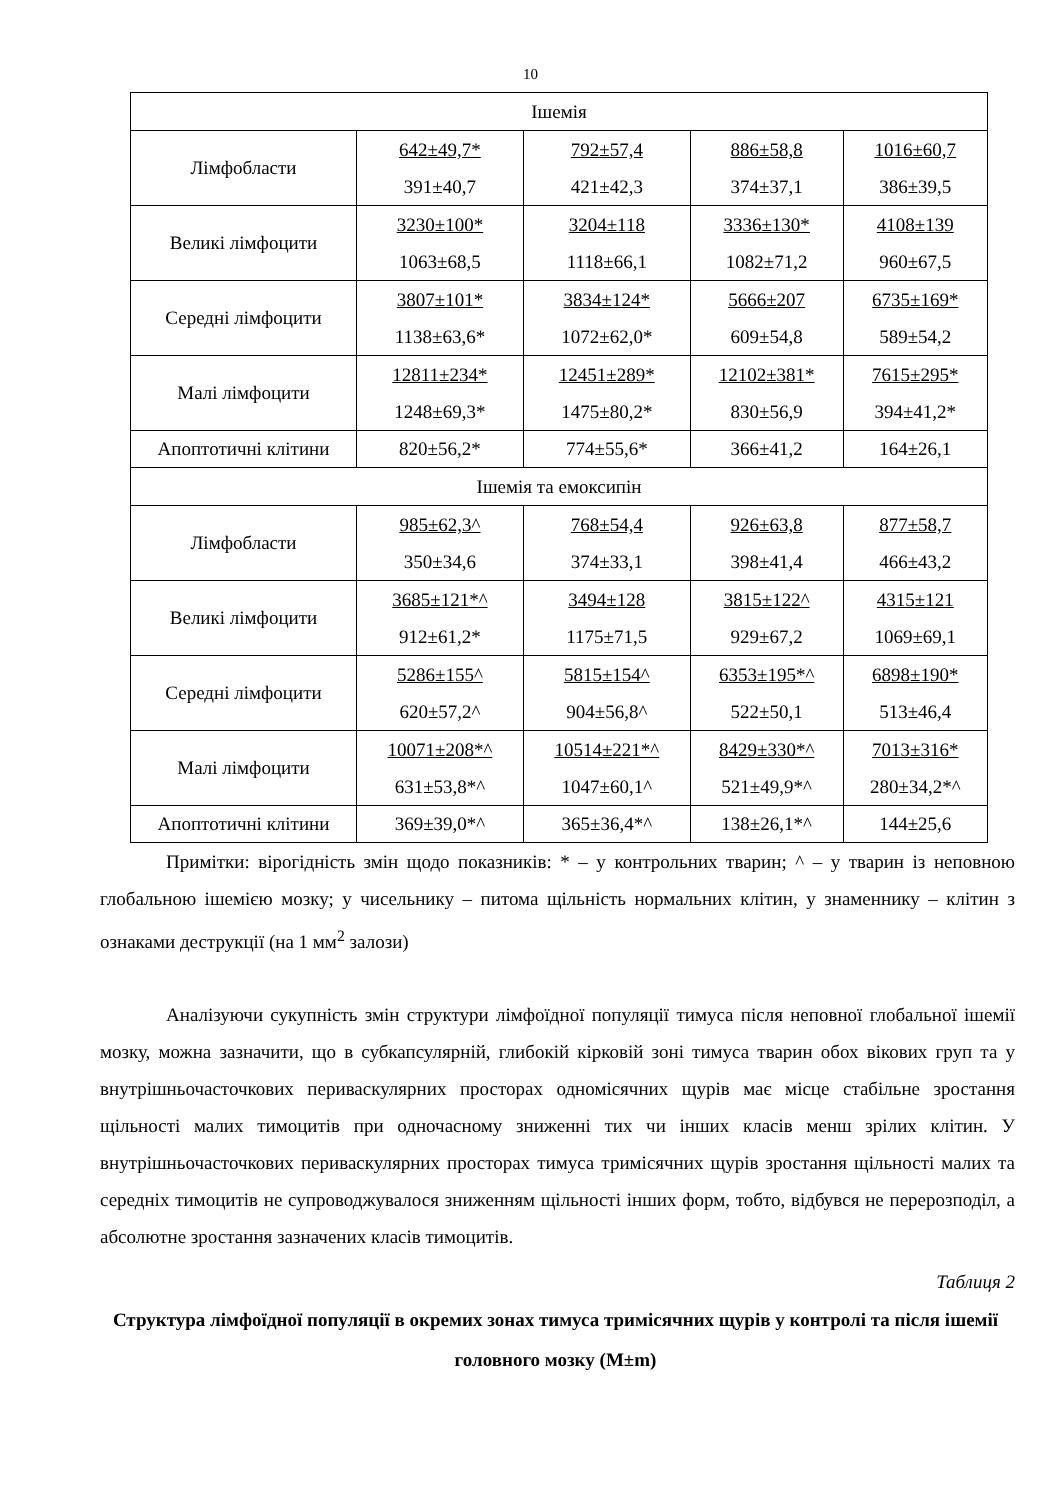10
| Ішемія | | | | |
| Лімфобласти | 642±49,7* 391±40,7 | 792±57,4 421±42,3 | 886±58,8 374±37,1 | 1016±60,7 386±39,5 |
| Великі лімфоцити | 3230±100* 1063±68,5 | 3204±118 1118±66,1 | 3336±130* 1082±71,2 | 4108±139 960±67,5 |
| Середні лімфоцити | 3807±101* 1138±63,6* | 3834±124* 1072±62,0* | 5666±207 609±54,8 | 6735±169* 589±54,2 |
| Малі лімфоцити | 12811±234* 1248±69,3* | 12451±289* 1475±80,2* | 12102±381* 830±56,9 | 7615±295* 394±41,2* |
| Апоптотичні клітини | 820±56,2* | 774±55,6* | 366±41,2 | 164±26,1 |
| Ішемія та емоксипін | | | | |
| Лімфобласти | 985±62,3^ 350±34,6 | 768±54,4 374±33,1 | 926±63,8 398±41,4 | 877±58,7 466±43,2 |
| Великі лімфоцити | 3685±121*^ 912±61,2* | 3494±128 1175±71,5 | 3815±122^ 929±67,2 | 4315±121 1069±69,1 |
| Середні лімфоцити | 5286±155^ 620±57,2^ | 5815±154^ 904±56,8^ | 6353±195*^ 522±50,1 | 6898±190* 513±46,4 |
| Малі лімфоцити | 10071±208*^ 631±53,8*^ | 10514±221*^ 1047±60,1^ | 8429±330*^ 521±49,9*^ | 7013±316* 280±34,2*^ |
| Апоптотичні клітини | 369±39,0*^ | 365±36,4*^ | 138±26,1*^ | 144±25,6 |
Примітки: вірогідність змін щодо показників: * – у контрольних тварин; ^ – у тварин із неповною глобальною ішемією мозку; у чисельнику – питома щільність нормальних клітин, у знаменнику – клітин з ознаками деструкції (на 1 мм<sup>2</sup> залози)
Аналізуючи сукупність змін структури лімфоїдної популяції тимуса після неповної глобальної ішемії мозку, можна зазначити, що в субкапсулярній, глибокій кірковій зоні тимуса тварин обох вікових груп та у внутрішньочасточкових периваскулярних просторах одномісячних щурів має місце стабільне зростання щільності малих тимоцитів при одночасному зниженні тих чи інших класів менш зрілих клітин. У внутрішньочасточкових периваскулярних просторах тимуса тримісячних щурів зростання щільності малих та середніх тимоцитів не супроводжувалося зниженням щільності інших форм, тобто, відбувся не перерозподіл, а абсолютне зростання зазначених класів тимоцитів.
Таблиця 2
Структура лімфоїдної популяції в окремих зонах тимуса тримісячних щурів у контролі та після ішемії головного мозку (M±m)